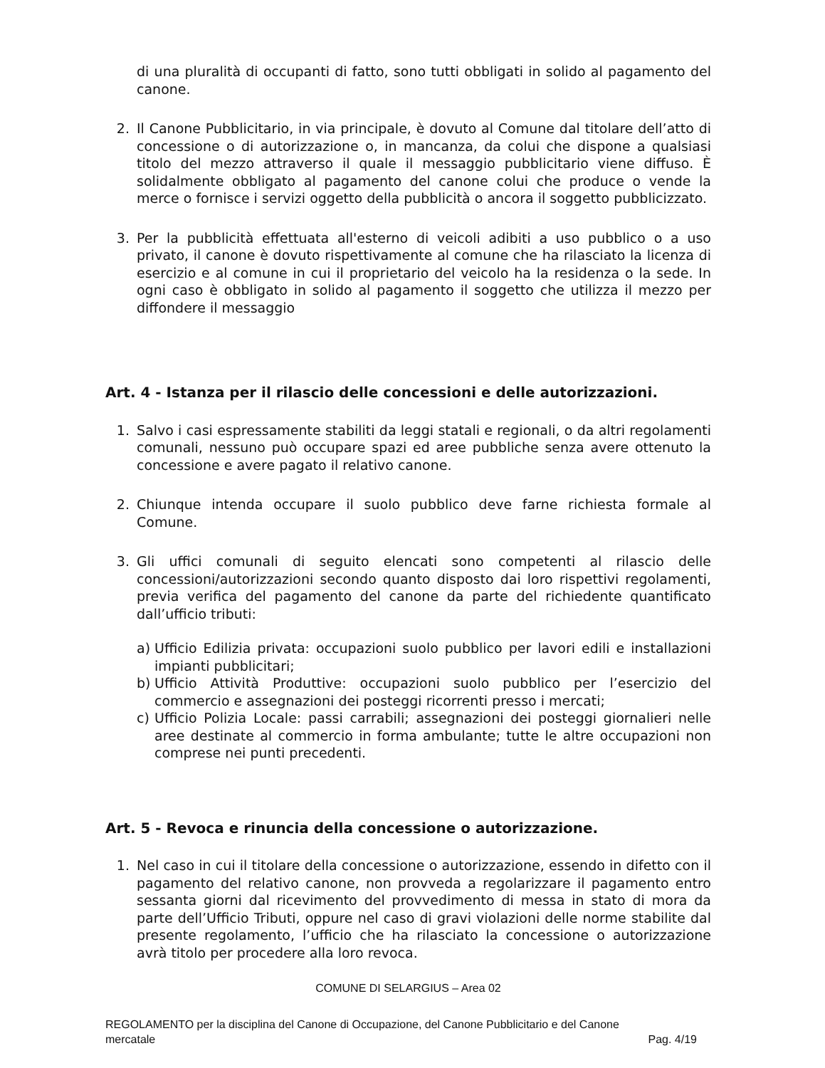di una pluralità di occupanti di fatto, sono tutti obbligati in solido al pagamento del canone.
2. Il Canone Pubblicitario, in via principale, è dovuto al Comune dal titolare dell’atto di concessione o di autorizzazione o, in mancanza, da colui che dispone a qualsiasi titolo del mezzo attraverso il quale il messaggio pubblicitario viene diffuso. È solidalmente obbligato al pagamento del canone colui che produce o vende la merce o fornisce i servizi oggetto della pubblicità o ancora il soggetto pubblicizzato.
3. Per la pubblicità effettuata all'esterno di veicoli adibiti a uso pubblico o a uso privato, il canone è dovuto rispettivamente al comune che ha rilasciato la licenza di esercizio e al comune in cui il proprietario del veicolo ha la residenza o la sede. In ogni caso è obbligato in solido al pagamento il soggetto che utilizza il mezzo per diffondere il messaggio
Art. 4 - Istanza per il rilascio delle concessioni e delle autorizzazioni.
1. Salvo i casi espressamente stabiliti da leggi statali e regionali, o da altri regolamenti comunali, nessuno può occupare spazi ed aree pubbliche senza avere ottenuto la concessione e avere pagato il relativo canone.
2. Chiunque intenda occupare il suolo pubblico deve farne richiesta formale al Comune.
3. Gli uffici comunali di seguito elencati sono competenti al rilascio delle concessioni/autorizzazioni secondo quanto disposto dai loro rispettivi regolamenti, previa verifica del pagamento del canone da parte del richiedente quantificato dall’ufficio tributi:
a) Ufficio Edilizia privata: occupazioni suolo pubblico per lavori edili e installazioni impianti pubblicitari;
b) Ufficio Attività Produttive: occupazioni suolo pubblico per l’esercizio del commercio e assegnazioni dei posteggi ricorrenti presso i mercati;
c) Ufficio Polizia Locale: passi carrabili; assegnazioni dei posteggi giornalieri nelle aree destinate al commercio in forma ambulante; tutte le altre occupazioni non comprese nei punti precedenti.
Art. 5 - Revoca e rinuncia della concessione o autorizzazione.
1. Nel caso in cui il titolare della concessione o autorizzazione, essendo in difetto con il pagamento del relativo canone, non provveda a regolarizzare il pagamento entro sessanta giorni dal ricevimento del provvedimento di messa in stato di mora da parte dell’Ufficio Tributi, oppure nel caso di gravi violazioni delle norme stabilite dal presente regolamento, l’ufficio che ha rilasciato la concessione o autorizzazione avrà titolo per procedere alla loro revoca.
COMUNE DI SELARGIUS – Area 02
REGOLAMENTO per la disciplina del Canone di Occupazione, del Canone Pubblicitario e del Canone
mercatale Pag. 4/19